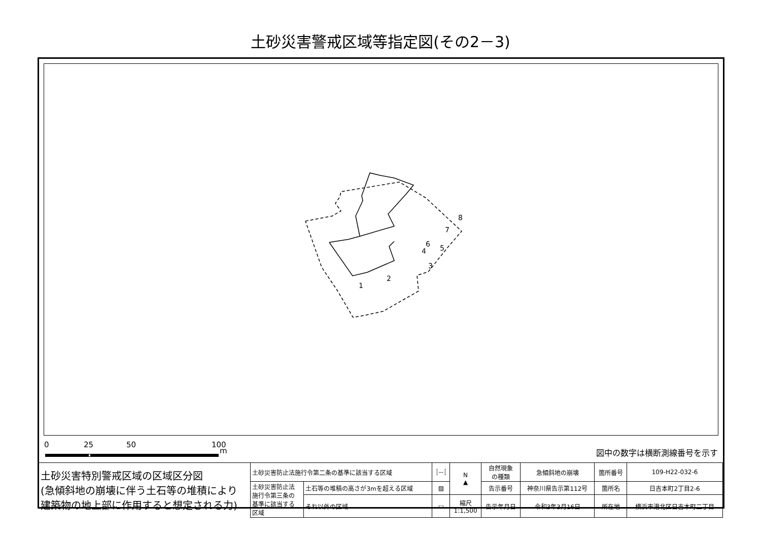土砂災害警戒区域等指定図(その2－3)
8
7
6
5
4
3
2
1
0 25 50 100
m 図中の数字は横断測線番号を示す
| 土砂災害特別警戒区域の区域区分図 (急傾斜地の崩壊に伴う土石等の堆積により 建築物の地上部に作用すると想定される力) | 土砂災害防止法施行令第二条の基準に該当する区域 | | ┆‐‐┆ | N ▲ | 自然現象 の種類 | 急傾斜地の崩壊 | 箇所番号 | 109-H22-032-6 |
| | 土砂災害防止法 施行令第三条の 基準に該当する 区域 | 土石等の堆積の高さが3mを超える区域 | ▨ | | 告示番号 | 神奈川県告示第112号 | 箇所名 | 日吉本町2丁目2-6 |
| | | それ以外の区域 | ▭ | 縮尺 1:1,500 | 告示年月日 | 令和3年3月16日 | 所在地 | 横浜市港北区日吉本町二丁目 |